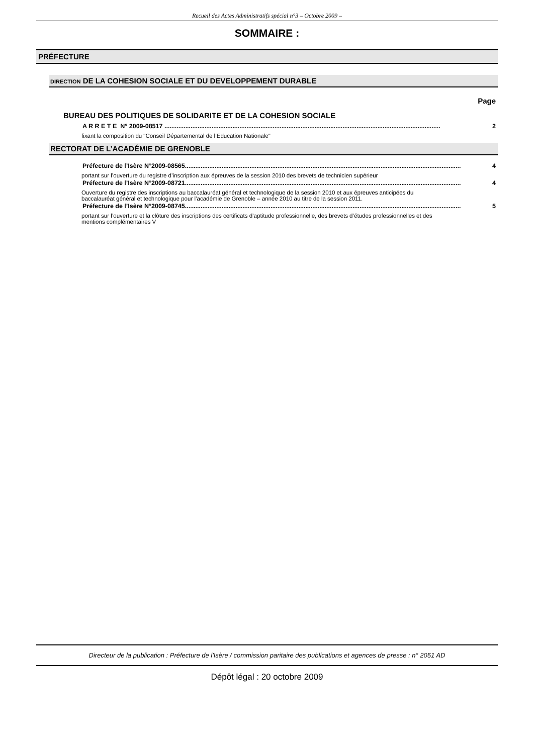Recueil des Actes Administratifs spécial n°3 – Octobre 2009 –
SOMMAIRE :
PRÉFECTURE
DIRECTION DE LA COHESION SOCIALE ET DU DEVELOPPEMENT DURABLE
Page
BUREAU DES POLITIQUES DE SOLIDARITE ET DE LA COHESION SOCIALE
A R R E T E N° 2009-08517 .............................................................................................................................................................. 2
fixant la composition du "Conseil Départemental de l’Education Nationale"
RECTORAT DE L’ACADÉMIE DE GRENOBLE
Préfecture de l’Isère N°2009-08565.............................................................................................................................................................. 4
portant sur l’ouverture du registre d’inscription aux épreuves de la session 2010 des brevets de technicien supérieur
Préfecture de l’Isère N°2009-08721.............................................................................................................................................................. 4
Ouverture du registre des inscriptions au baccalauréat général et technologique de la session 2010 et aux épreuves anticipées du baccalauréat général et technologique pour l’académie de Grenoble – année 2010 au titre de la session 2011.
Préfecture de l’Isère N°2009-08745.............................................................................................................................................................. 5
portant sur l’ouverture et la clôture des inscriptions des certificats d’aptitude professionnelle, des brevets d’études professionnelles et des mentions complémentaires V
Directeur de la publication : Préfecture de l'Isère / commission paritaire des publications et agences de presse : n° 2051 AD
Dépôt légal : 20 octobre 2009